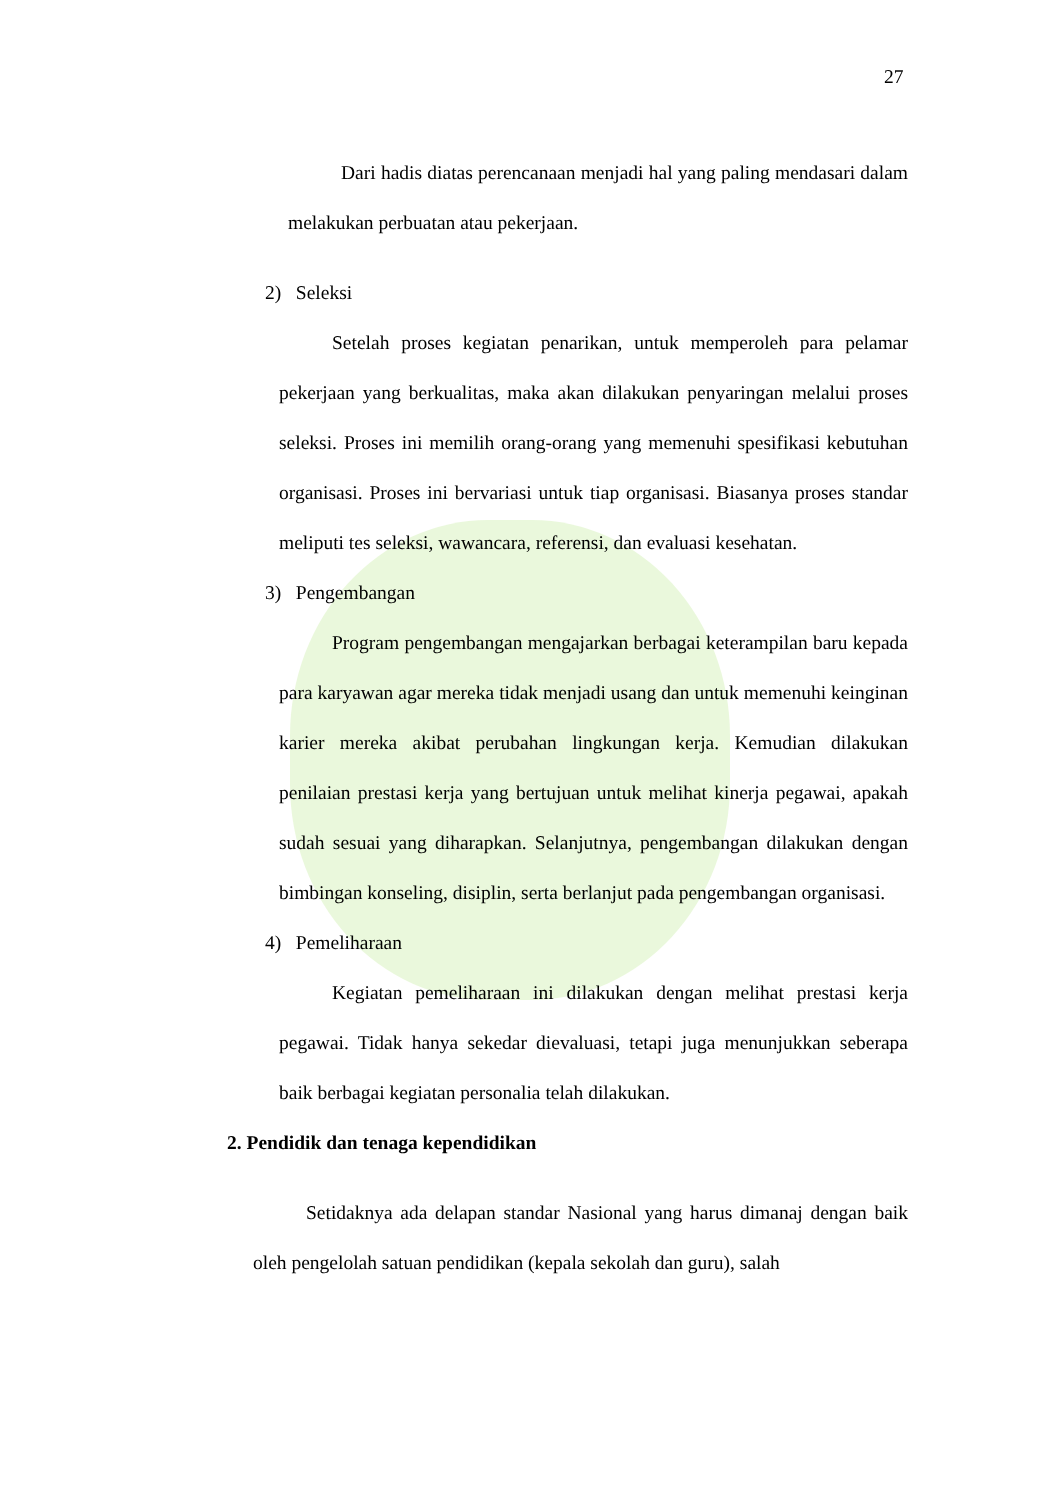27
Dari hadis diatas perencanaan menjadi hal yang paling mendasari dalam melakukan perbuatan atau pekerjaan.
2) Seleksi
Setelah proses kegiatan penarikan, untuk memperoleh para pelamar pekerjaan yang berkualitas, maka akan dilakukan penyaringan melalui proses seleksi. Proses ini memilih orang-orang yang memenuhi spesifikasi kebutuhan organisasi. Proses ini bervariasi untuk tiap organisasi. Biasanya proses standar meliputi tes seleksi, wawancara, referensi, dan evaluasi kesehatan.
3) Pengembangan
Program pengembangan mengajarkan berbagai keterampilan baru kepada para karyawan agar mereka tidak menjadi usang dan untuk memenuhi keinginan karier mereka akibat perubahan lingkungan kerja. Kemudian dilakukan penilaian prestasi kerja yang bertujuan untuk melihat kinerja pegawai, apakah sudah sesuai yang diharapkan. Selanjutnya, pengembangan dilakukan dengan bimbingan konseling, disiplin, serta berlanjut pada pengembangan organisasi.
4) Pemeliharaan
Kegiatan pemeliharaan ini dilakukan dengan melihat prestasi kerja pegawai. Tidak hanya sekedar dievaluasi, tetapi juga menunjukkan seberapa baik berbagai kegiatan personalia telah dilakukan.
2. Pendidik dan tenaga kependidikan
Setidaknya ada delapan standar Nasional yang harus dimanaj dengan baik oleh pengelolah satuan pendidikan (kepala sekolah dan guru), salah